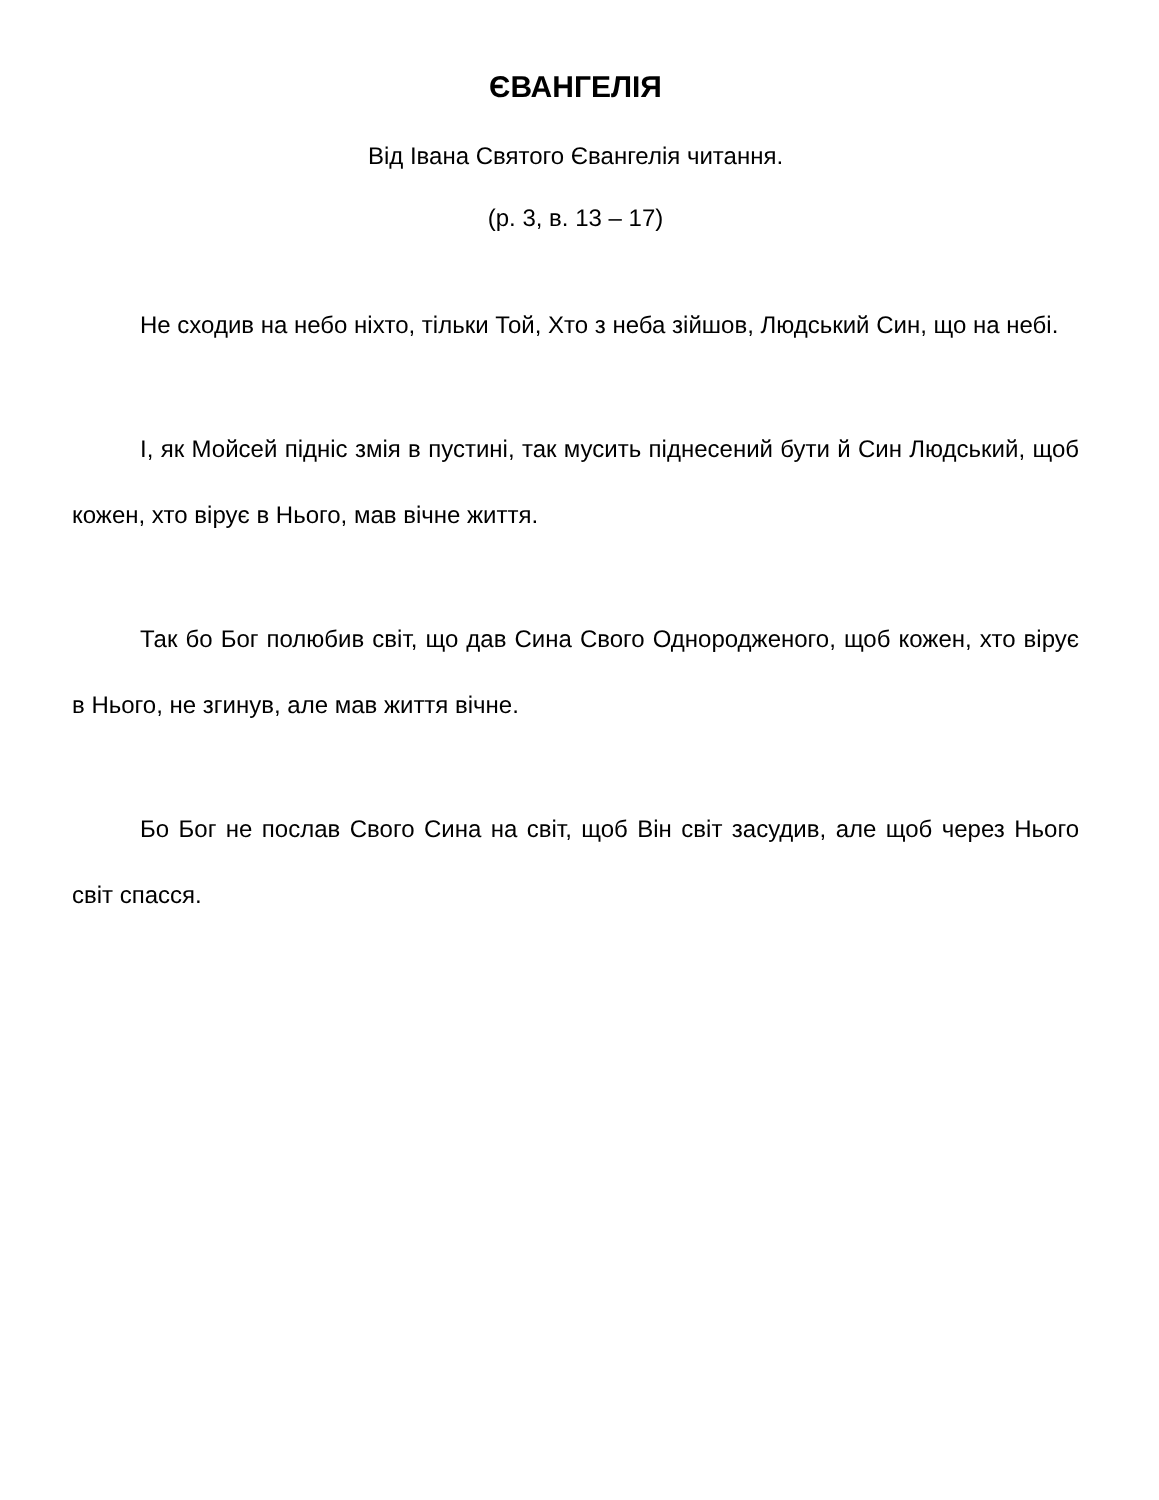ЄВАНГЕЛІЯ
Від Івана Святого Євангелія читання.
(р. 3, в. 13 – 17)
Не сходив на небо ніхто, тільки Той, Хто з неба зійшов, Людський Син, що на небі.
І, як Мойсей підніс змія в пустині, так мусить піднесений бути й Син Людський, щоб кожен, хто вірує в Нього, мав вічне життя.
Так бо Бог полюбив світ, що дав Сина Свого Однородженого, щоб кожен, хто вірує в Нього, не згинув, але мав життя вічне.
Бо Бог не послав Свого Сина на світ, щоб Він світ засудив, але щоб через Нього світ спасся.